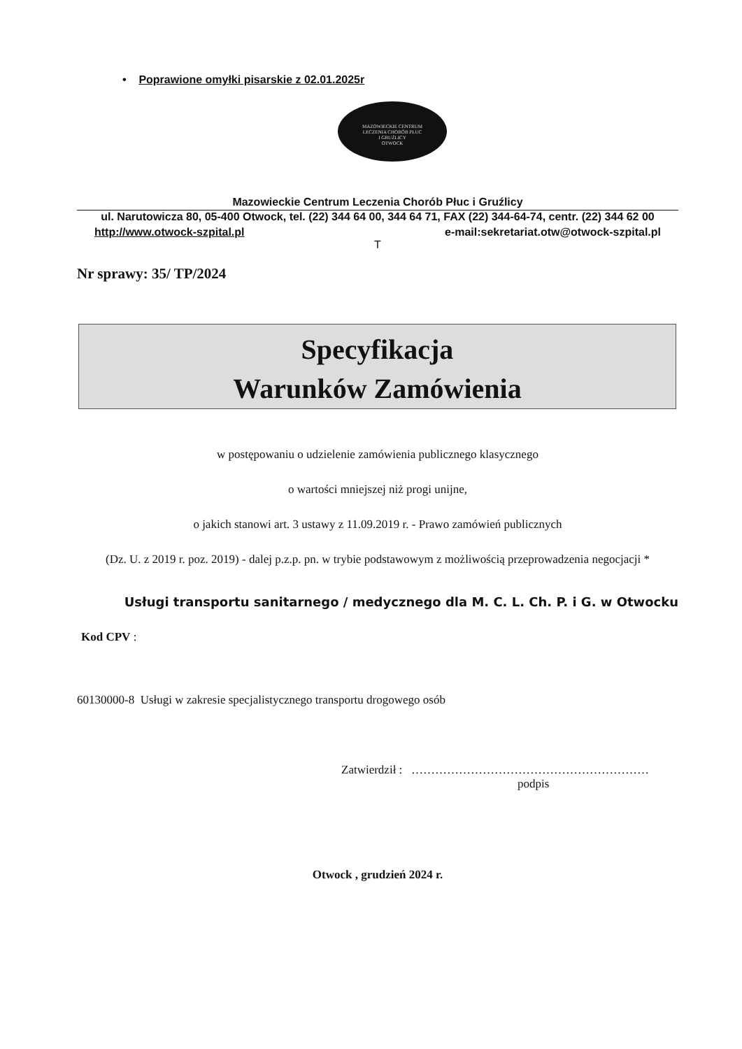• Poprawione omyłki pisarskie z 02.01.2025r
MAZOWIECKIE CENTRUM
LECZENIA CHORÓB PŁUC
I GRUŹLICY
OTWOCK
Mazowieckie Centrum Leczenia Chorób Płuc i Gruźlicy
ul. Narutowicza 80, 05-400 Otwock, tel. (22) 344 64 00, 344 64 71, FAX (22) 344-64-74, centr. (22) 344 62 00
http://www.otwock-szpital.pl e-mail:sekretariat.otw@otwock-szpital.pl
T
Nr sprawy: 35/ TP/2024
Specyfikacja
Warunków Zamówienia
w postępowaniu o udzielenie zamówienia publicznego klasycznego
o wartości mniejszej niż progi unijne,
o jakich stanowi art. 3 ustawy z 11.09.2019 r. - Prawo zamówień publicznych
(Dz. U. z 2019 r. poz. 2019) - dalej p.z.p. pn. w trybie podstawowym z możliwością przeprowadzenia negocjacji *
Usługi transportu sanitarnego / medycznego dla M. C. L. Ch. P. i G. w Otwocku
Kod CPV :
60130000-8 Usługi w zakresie specjalistycznego transportu drogowego osób
Zatwierdził : ……………………………………………………
podpis
Otwock , grudzień 2024 r.